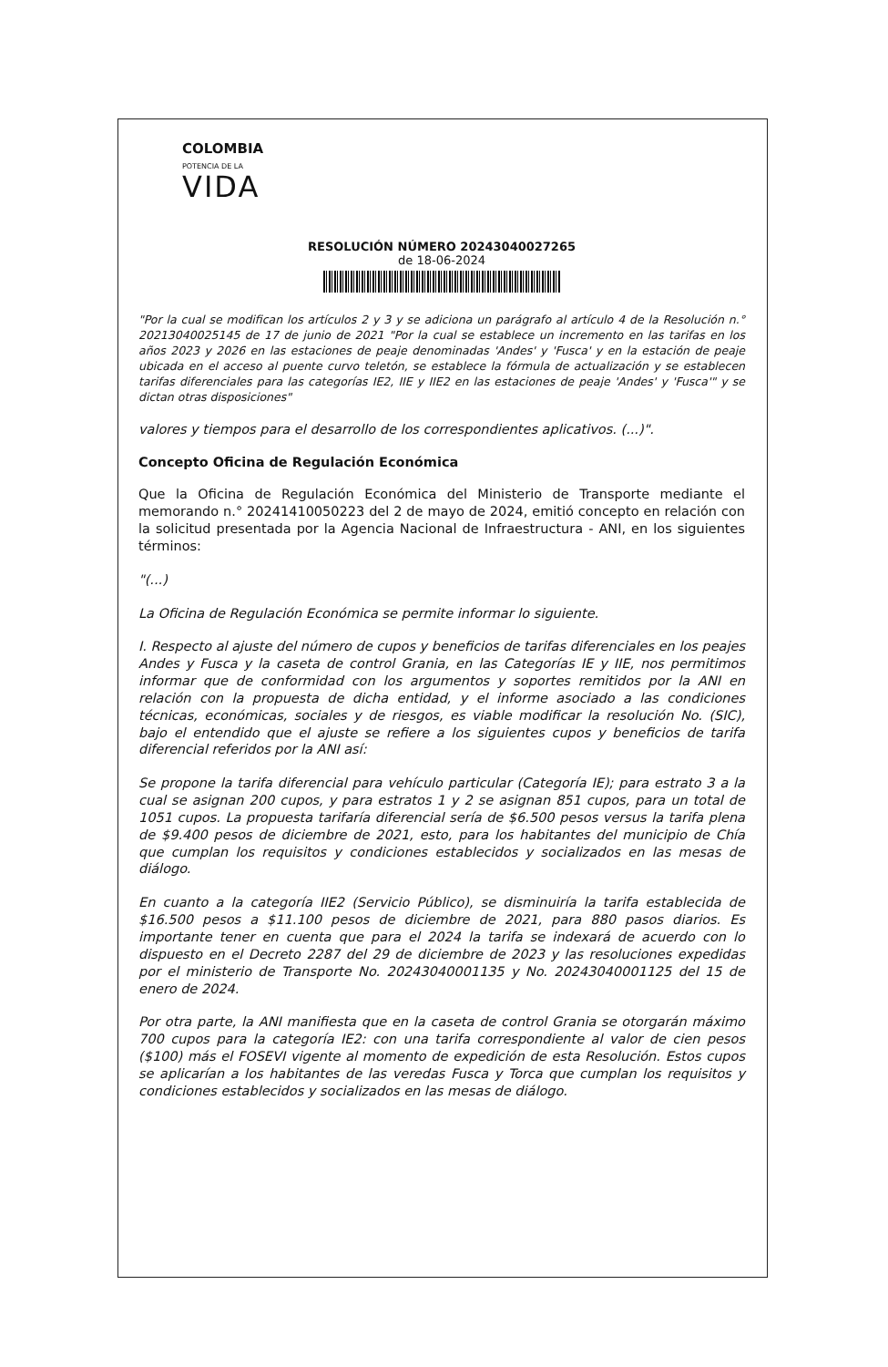COLOMBIA
POTENCIA DE LA
VIDA
RESOLUCIÓN NÚMERO 20243040027265
de 18-06-2024
"Por la cual se modifican los artículos 2 y 3 y se adiciona un parágrafo al artículo 4 de la Resolución n.° 20213040025145 de 17 de junio de 2021 "Por la cual se establece un incremento en las tarifas en los años 2023 y 2026 en las estaciones de peaje denominadas 'Andes' y 'Fusca' y en la estación de peaje ubicada en el acceso al puente curvo teletón, se establece la fórmula de actualización y se establecen tarifas diferenciales para las categorías IE2, IIE y IIE2 en las estaciones de peaje 'Andes' y 'Fusca'" y se dictan otras disposiciones"
valores y tiempos para el desarrollo de los correspondientes aplicativos. (...)".
Concepto Oficina de Regulación Económica
Que la Oficina de Regulación Económica del Ministerio de Transporte mediante el memorando n.° 20241410050223 del 2 de mayo de 2024, emitió concepto en relación con la solicitud presentada por la Agencia Nacional de Infraestructura - ANI, en los siguientes términos:
"(...)
La Oficina de Regulación Económica se permite informar lo siguiente.
I. Respecto al ajuste del número de cupos y beneficios de tarifas diferenciales en los peajes Andes y Fusca y la caseta de control Grania, en las Categorías IE y IIE, nos permitimos informar que de conformidad con los argumentos y soportes remitidos por la ANI en relación con la propuesta de dicha entidad, y el informe asociado a las condiciones técnicas, económicas, sociales y de riesgos, es viable modificar la resolución No. (SIC), bajo el entendido que el ajuste se refiere a los siguientes cupos y beneficios de tarifa diferencial referidos por la ANI así:
Se propone la tarifa diferencial para vehículo particular (Categoría IE); para estrato 3 a la cual se asignan 200 cupos, y para estratos 1 y 2 se asignan 851 cupos, para un total de 1051 cupos. La propuesta tarifaría diferencial sería de $6.500 pesos versus la tarifa plena de $9.400 pesos de diciembre de 2021, esto, para los habitantes del municipio de Chía que cumplan los requisitos y condiciones establecidos y socializados en las mesas de diálogo.
En cuanto a la categoría IIE2 (Servicio Público), se disminuiría la tarifa establecida de $16.500 pesos a $11.100 pesos de diciembre de 2021, para 880 pasos diarios. Es importante tener en cuenta que para el 2024 la tarifa se indexará de acuerdo con lo dispuesto en el Decreto 2287 del 29 de diciembre de 2023 y las resoluciones expedidas por el ministerio de Transporte No. 20243040001135 y No. 20243040001125 del 15 de enero de 2024.
Por otra parte, la ANI manifiesta que en la caseta de control Grania se otorgarán máximo 700 cupos para la categoría IE2: con una tarifa correspondiente al valor de cien pesos ($100) más el FOSEVI vigente al momento de expedición de esta Resolución. Estos cupos se aplicarían a los habitantes de las veredas Fusca y Torca que cumplan los requisitos y condiciones establecidos y socializados en las mesas de diálogo.